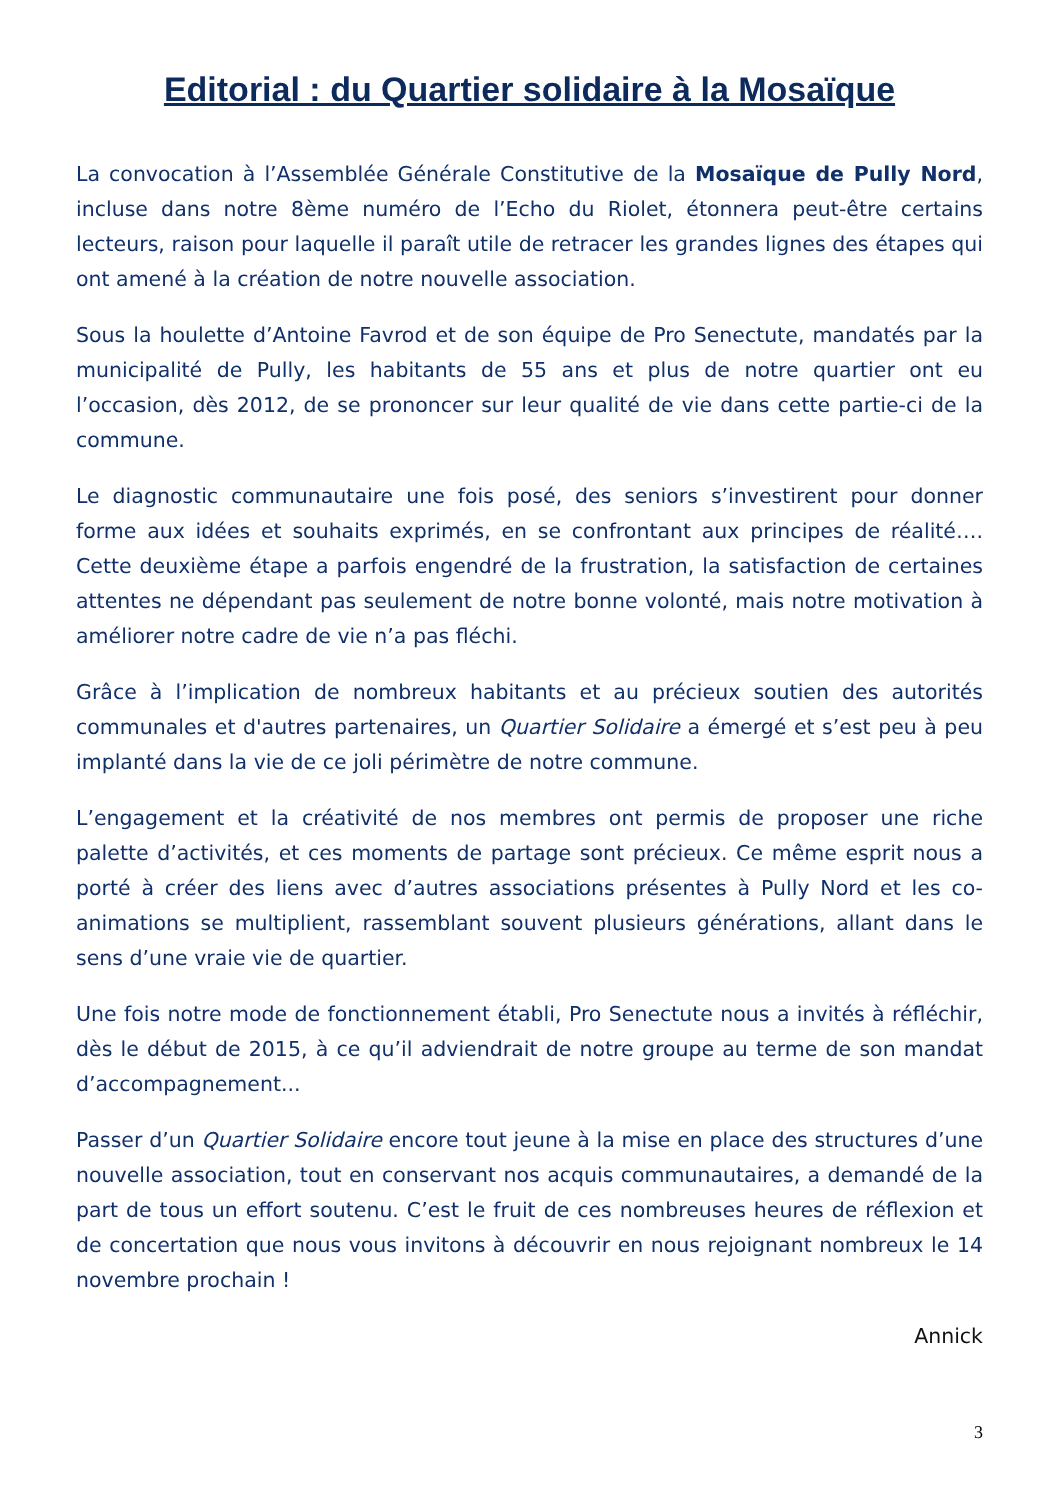Editorial : du Quartier solidaire à la Mosaïque
La convocation à l’Assemblée Générale Constitutive de la Mosaïque de Pully Nord, incluse dans notre 8ème numéro de l’Echo du Riolet, étonnera peut-être certains lecteurs, raison pour laquelle il paraît utile de retracer les grandes lignes des étapes qui ont amené à la création de notre nouvelle association.
Sous la houlette d’Antoine Favrod et de son équipe de Pro Senectute, mandatés par la municipalité de Pully, les habitants de 55 ans et plus de notre quartier ont eu l’occasion, dès 2012, de se prononcer sur leur qualité de vie dans cette partie-ci de la commune.
Le diagnostic communautaire une fois posé, des seniors s’investirent pour donner forme aux idées et souhaits exprimés, en se confrontant aux principes de réalité…. Cette deuxième étape a parfois engendré de la frustration, la satisfaction de certaines attentes ne dépendant pas seulement de notre bonne volonté, mais notre motivation à améliorer notre cadre de vie n’a pas fléchi.
Grâce à l’implication de nombreux habitants et au précieux soutien des autorités communales et d'autres partenaires, un Quartier Solidaire a émergé et s’est peu à peu implanté dans la vie de ce joli périmètre de notre commune.
L’engagement et la créativité de nos membres ont permis de proposer une riche palette d’activités, et ces moments de partage sont précieux. Ce même esprit nous a porté à créer des liens avec d’autres associations présentes à Pully Nord et les co-animations se multiplient, rassemblant souvent plusieurs générations, allant dans le sens d’une vraie vie de quartier.
Une fois notre mode de fonctionnement établi, Pro Senectute nous a invités à réfléchir, dès le début de 2015, à ce qu’il adviendrait de notre groupe au terme de son mandat d’accompagnement...
Passer d’un Quartier Solidaire encore tout jeune à la mise en place des structures d’une nouvelle association, tout en conservant nos acquis communautaires, a demandé de la part de tous un effort soutenu. C’est le fruit de ces nombreuses heures de réflexion et de concertation que nous vous invitons à découvrir en nous rejoignant nombreux le 14 novembre prochain !
Annick
3